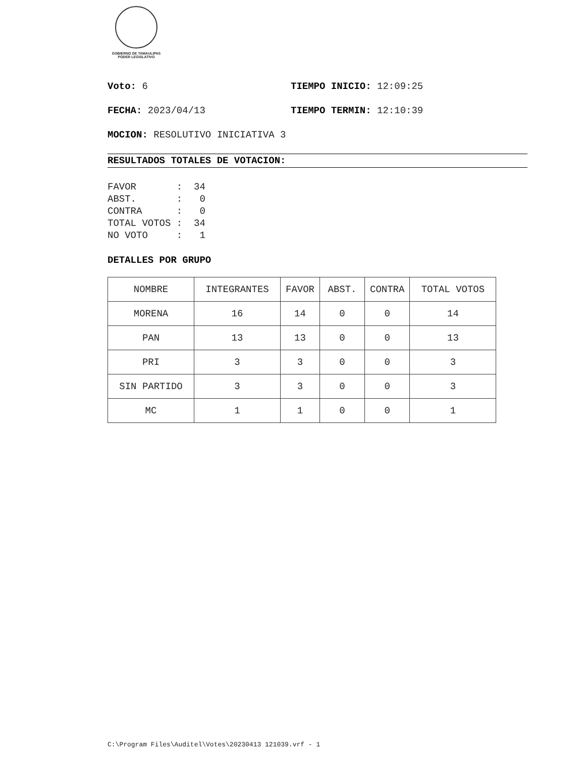GOBIERNO DE TAMAULIPAS
PODER LEGISLATIVO
Voto: 6 TIEMPO INICIO: 12:09:25
FECHA: 2023/04/13 TIEMPO TERMIN: 12:10:39
MOCION: RESOLUTIVO INICIATIVA 3
RESULTADOS TOTALES DE VOTACION:
FAVOR       :  34
ABST.       :   0
CONTRA      :   0
TOTAL VOTOS :  34
NO VOTO     :   1
DETALLES POR GRUPO
| NOMBRE | INTEGRANTES | FAVOR | ABST. | CONTRA | TOTAL VOTOS |
| --- | --- | --- | --- | --- | --- |
| MORENA | 16 | 14 | 0 | 0 | 14 |
| PAN | 13 | 13 | 0 | 0 | 13 |
| PRI | 3 | 3 | 0 | 0 | 3 |
| SIN PARTIDO | 3 | 3 | 0 | 0 | 3 |
| MC | 1 | 1 | 0 | 0 | 1 |
C:\Program Files\Auditel\Votes\20230413 121039.vrf - 1